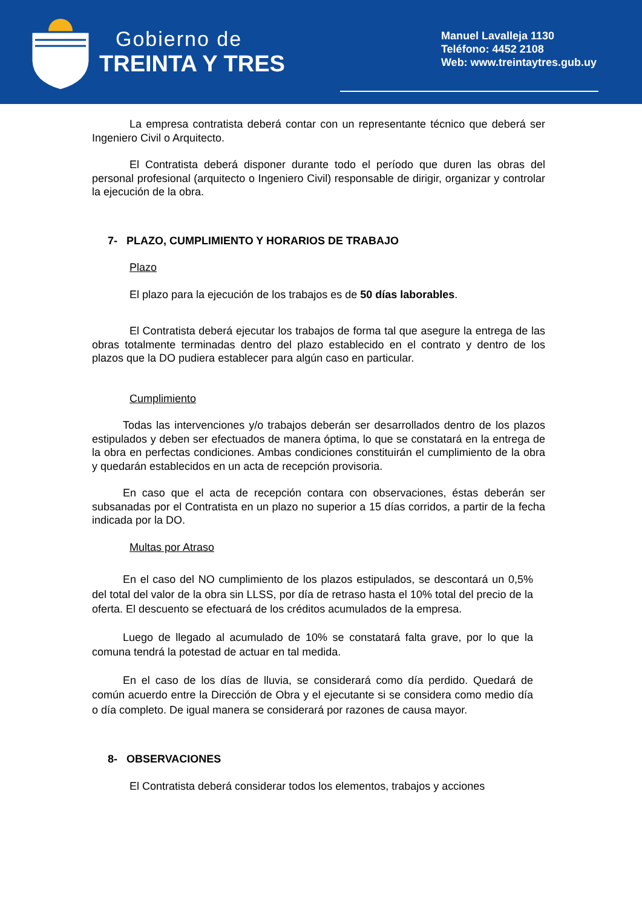Gobierno de
TREINTA Y TRES
Manuel Lavalleja 1130
Teléfono: 4452 2108
Web: www.treintaytres.gub.uy
La empresa contratista deberá contar con un representante técnico que deberá ser Ingeniero Civil o Arquitecto.
El Contratista deberá disponer durante todo el período que duren las obras del personal profesional (arquitecto o Ingeniero Civil) responsable de dirigir, organizar y controlar la ejecución de la obra.
7- PLAZO, CUMPLIMIENTO Y HORARIOS DE TRABAJO
Plazo
El plazo para la ejecución de los trabajos es de 50 días laborables.
El Contratista deberá ejecutar los trabajos de forma tal que asegure la entrega de las obras totalmente terminadas dentro del plazo establecido en el contrato y dentro de los plazos que la DO pudiera establecer para algún caso en particular.
Cumplimiento
Todas las intervenciones y/o trabajos deberán ser desarrollados dentro de los plazos estipulados y deben ser efectuados de manera óptima, lo que se constatará en la entrega de la obra en perfectas condiciones. Ambas condiciones constituirán el cumplimiento de la obra y quedarán establecidos en un acta de recepción provisoria.
En caso que el acta de recepción contara con observaciones, éstas deberán ser subsanadas por el Contratista en un plazo no superior a 15 días corridos, a partir de la fecha indicada por la DO.
Multas por Atraso
En el caso del NO cumplimiento de los plazos estipulados, se descontará un 0,5% del total del valor de la obra sin LLSS, por día de retraso hasta el 10% total del precio de la oferta. El descuento se efectuará de los créditos acumulados de la empresa.
Luego de llegado al acumulado de 10% se constatará falta grave, por lo que la comuna tendrá la potestad de actuar en tal medida.
En el caso de los días de lluvia, se considerará como día perdido. Quedará de común acuerdo entre la Dirección de Obra y el ejecutante si se considera como medio día o día completo. De igual manera se considerará por razones de causa mayor.
8- OBSERVACIONES
El Contratista deberá considerar todos los elementos, trabajos y acciones